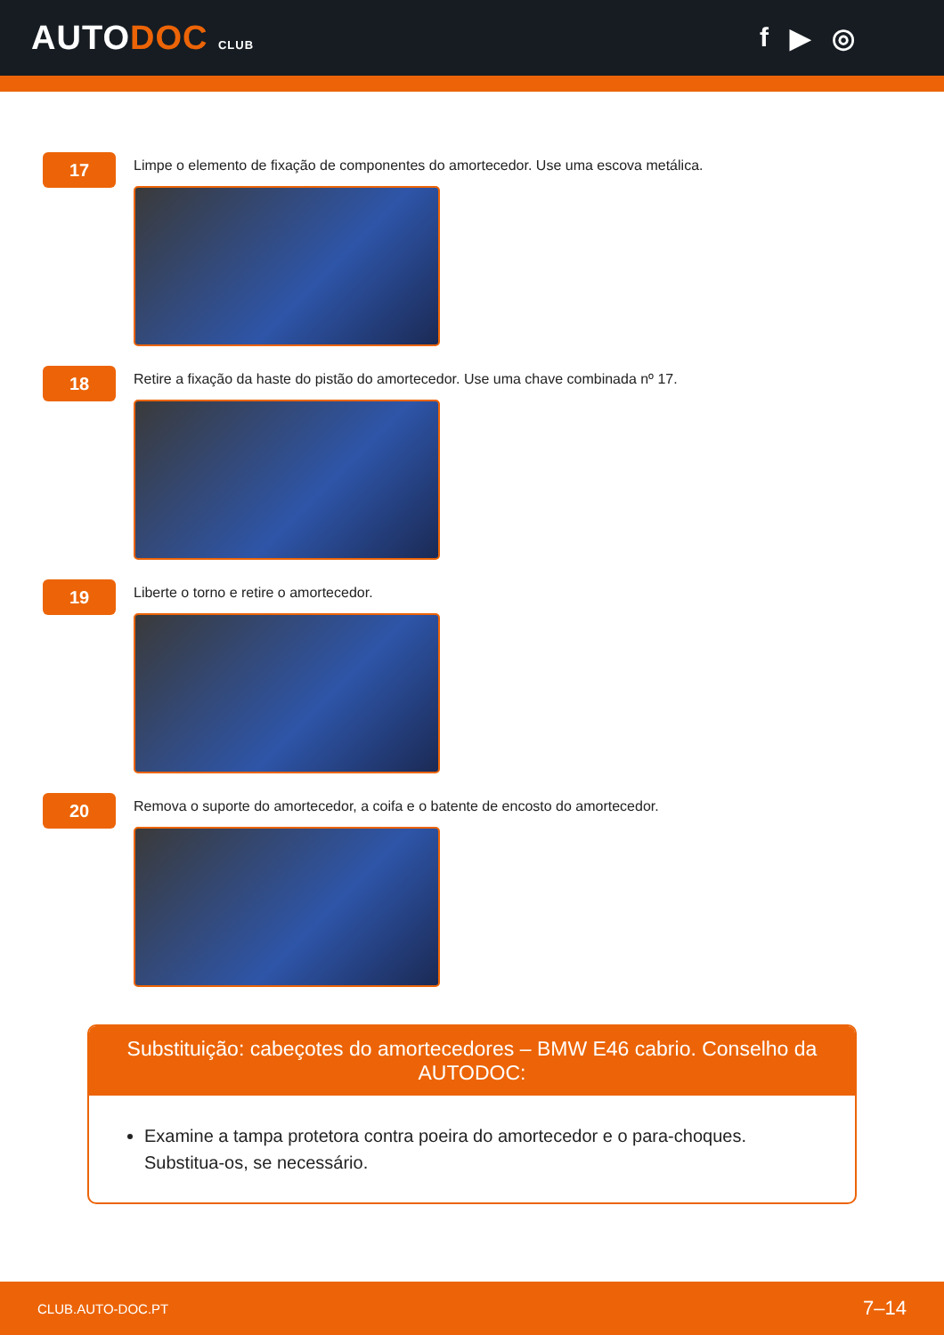AUTODOC CLUB
f ▶ ◎
17
Limpe o elemento de fixação de componentes do amortecedor. Use uma escova metálica.
18
Retire a fixação da haste do pistão do amortecedor. Use uma chave combinada nº 17.
19
Liberte o torno e retire o amortecedor.
20
Remova o suporte do amortecedor, a coifa e o batente de encosto do amortecedor.
Substituição: cabeçotes do amortecedores – BMW E46 cabrio. Conselho da AUTODOC:
Examine a tampa protetora contra poeira do amortecedor e o para-choques. Substitua-os, se necessário.
CLUB.AUTO-DOC.PT 7–14